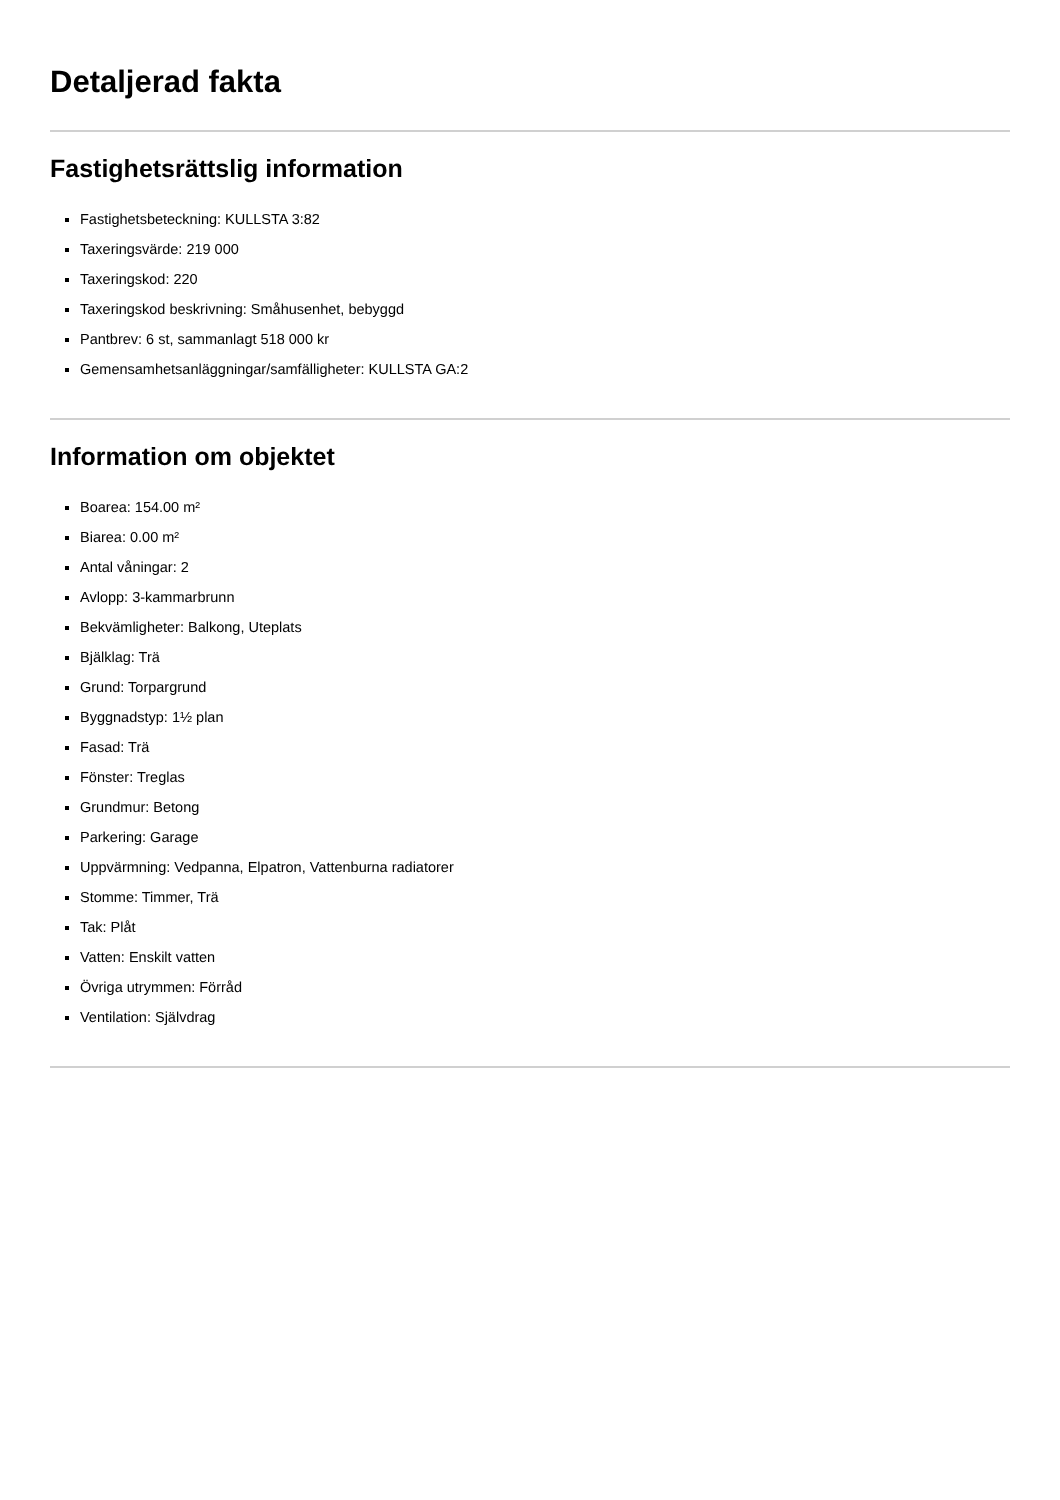Detaljerad fakta
Fastighetsrättslig information
Fastighetsbeteckning: KULLSTA 3:82
Taxeringsvärde: 219 000
Taxeringskod: 220
Taxeringskod beskrivning: Småhusenhet, bebyggd
Pantbrev: 6 st, sammanlagt 518 000 kr
Gemensamhetsanläggningar/samfälligheter: KULLSTA GA:2
Information om objektet
Boarea: 154.00 m²
Biarea: 0.00 m²
Antal våningar: 2
Avlopp: 3-kammarbrunn
Bekvämligheter: Balkong, Uteplats
Bjälklag: Trä
Grund: Torpargrund
Byggnadstyp: 1½ plan
Fasad: Trä
Fönster: Treglas
Grundmur: Betong
Parkering: Garage
Uppvärmning: Vedpanna, Elpatron, Vattenburna radiatorer
Stomme: Timmer, Trä
Tak: Plåt
Vatten: Enskilt vatten
Övriga utrymmen: Förråd
Ventilation: Självdrag